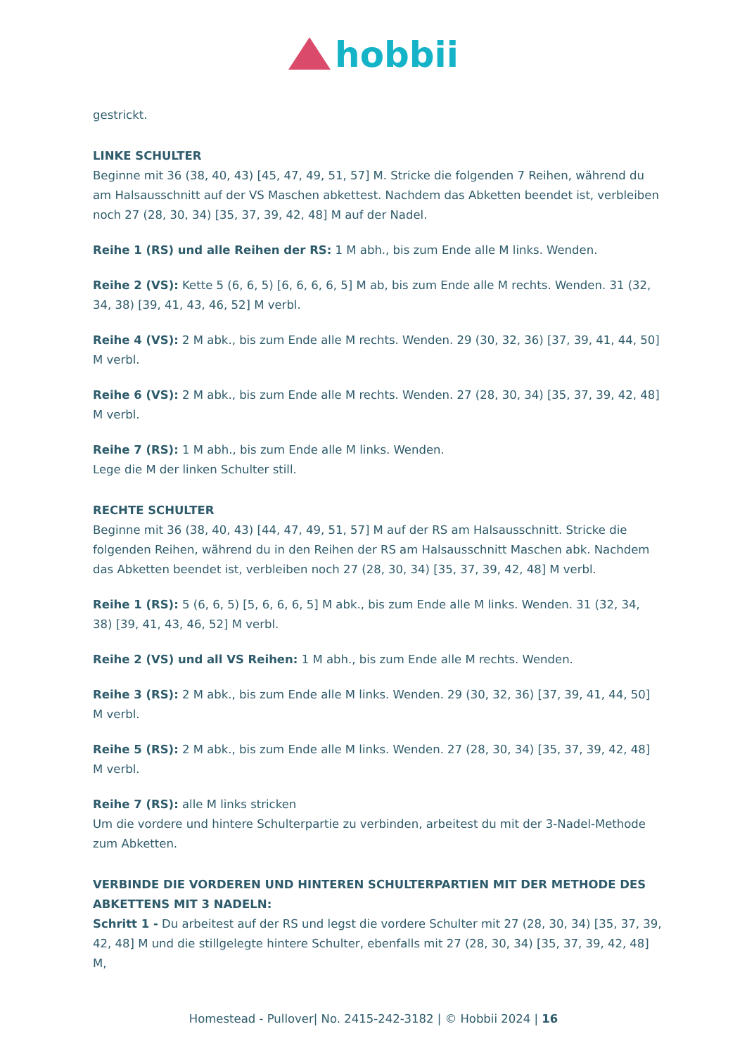hobbii
gestrickt.
LINKE SCHULTER
Beginne mit 36 (38, 40, 43) [45, 47, 49, 51, 57] M. Stricke die folgenden 7 Reihen, während du am Halsausschnitt auf der VS Maschen abkettest. Nachdem das Abketten beendet ist, verbleiben noch 27 (28, 30, 34) [35, 37, 39, 42, 48] M auf der Nadel.
Reihe 1 (RS) und alle Reihen der RS: 1 M abh., bis zum Ende alle M links. Wenden.
Reihe 2 (VS): Kette 5 (6, 6, 5) [6, 6, 6, 6, 5] M ab, bis zum Ende alle M rechts. Wenden. 31 (32, 34, 38) [39, 41, 43, 46, 52] M verbl.
Reihe 4 (VS): 2 M abk., bis zum Ende alle M rechts. Wenden. 29 (30, 32, 36) [37, 39, 41, 44, 50] M verbl.
Reihe 6 (VS): 2 M abk., bis zum Ende alle M rechts. Wenden. 27 (28, 30, 34) [35, 37, 39, 42, 48] M verbl.
Reihe 7 (RS): 1 M abh., bis zum Ende alle M links. Wenden.
Lege die M der linken Schulter still.
RECHTE SCHULTER
Beginne mit 36 (38, 40, 43) [44, 47, 49, 51, 57] M auf der RS am Halsausschnitt. Stricke die folgenden Reihen, während du in den Reihen der RS am Halsausschnitt Maschen abk. Nachdem das Abketten beendet ist, verbleiben noch 27 (28, 30, 34) [35, 37, 39, 42, 48] M verbl.
Reihe 1 (RS): 5 (6, 6, 5) [5, 6, 6, 6, 5] M abk., bis zum Ende alle M links. Wenden. 31 (32, 34, 38) [39, 41, 43, 46, 52] M verbl.
Reihe 2 (VS) und all VS Reihen: 1 M abh., bis zum Ende alle M rechts. Wenden.
Reihe 3 (RS): 2 M abk., bis zum Ende alle M links. Wenden. 29 (30, 32, 36) [37, 39, 41, 44, 50] M verbl.
Reihe 5 (RS): 2 M abk., bis zum Ende alle M links. Wenden. 27 (28, 30, 34) [35, 37, 39, 42, 48] M verbl.
Reihe 7 (RS): alle M links stricken
Um die vordere und hintere Schulterpartie zu verbinden, arbeitest du mit der 3-Nadel-Methode zum Abketten.
VERBINDE DIE VORDEREN UND HINTEREN SCHULTERPARTIEN MIT DER METHODE DES ABKETTENS MIT 3 NADELN:
Schritt 1 - Du arbeitest auf der RS und legst die vordere Schulter mit 27 (28, 30, 34) [35, 37, 39, 42, 48] M und die stillgelegte hintere Schulter, ebenfalls mit 27 (28, 30, 34) [35, 37, 39, 42, 48] M,
Homestead - Pullover| No. 2415-242-3182 | © Hobbii 2024 | 16